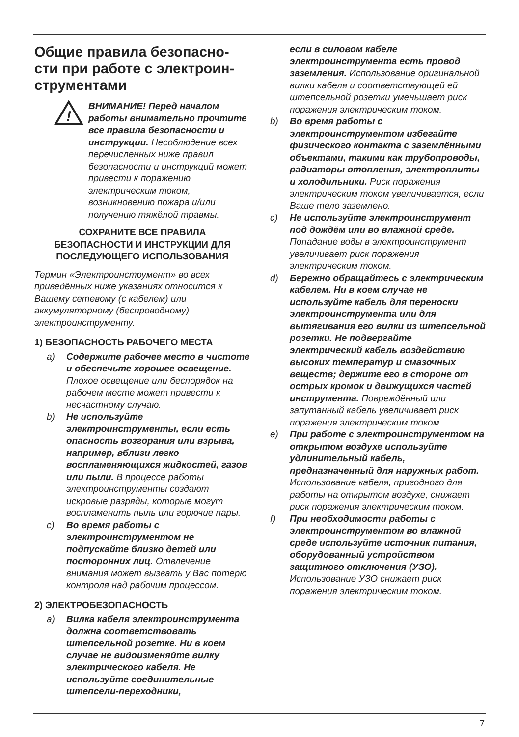Общие правила безопасно-
сти при работе с электроин-
струментами
!
ВНИМАНИЕ! Перед началом работы внимательно прочтите все правила безопасности и инструкции. Несоблюдение всех перечисленных ниже правил безопасности и инструкций может привести к поражению электрическим током, возникновению пожара и/или получению тяжёлой травмы.
СОХРАНИТЕ ВСЕ ПРАВИЛА
БЕЗОПАСНОСТИ И ИНСТРУКЦИИ ДЛЯ
ПОСЛЕДУЮЩЕГО ИСПОЛЬЗОВАНИЯ
Термин «Электроинструмент» во всех приведённых ниже указаниях относится к Вашему сетевому (с кабелем) или аккумуляторному (беспроводному) электроинструменту.
1) БЕЗОПАСНОСТЬ РАБОЧЕГО МЕСТА
a) Содержите рабочее место в чистоте и обеспечьте хорошее освещение. Плохое освещение или беспорядок на рабочем месте может привести к несчастному случаю.
b) Не используйте электроинструменты, если есть опасность возгорания или взрыва, например, вблизи легко воспламеняющихся жидкостей, газов или пыли. В процессе работы электроинструменты создают искровые разряды, которые могут воспламенить пыль или горючие пары.
c) Во время работы с электроинструментом не подпускайте близко детей или посторонних лиц. Отвлечение внимания может вызвать у Вас потерю контроля над рабочим процессом.
2) ЭЛЕКТРОБЕЗОПАСНОСТЬ
a) Вилка кабеля электроинструмента должна соответствовать штепсельной розетке. Ни в коем случае не видоизменяйте вилку электрического кабеля. Не используйте соединительные штепсели-переходники,
если в силовом кабеле электроинструмента есть провод заземления. Использование оригинальной вилки кабеля и соответствующей ей штепсельной розетки уменьшает риск поражения электрическим током.
b) Во время работы с электроинструментом избегайте физического контакта с заземлёнными объектами, такими как трубопроводы, радиаторы отопления, электроплиты и холодильники. Риск поражения электрическим током увеличивается, если Ваше тело заземлено.
c) Не используйте электроинструмент под дождём или во влажной среде. Попадание воды в электроинструмент увеличивает риск поражения электрическим током.
d) Бережно обращайтесь с электрическим кабелем. Ни в коем случае не используйте кабель для переноски электроинструмента или для вытягивания его вилки из штепсельной розетки. Не подвергайте электрический кабель воздействию высоких температур и смазочных веществ; держите его в стороне от острых кромок и движущихся частей инструмента. Повреждённый или запутанный кабель увеличивает риск поражения электрическим током.
e) При работе с электроинструментом на открытом воздухе используйте удлинительный кабель, предназначенный для наружных работ. Использование кабеля, пригодного для работы на открытом воздухе, снижает риск поражения электрическим током.
f) При необходимости работы с электроинструментом во влажной среде используйте источник питания, оборудованный устройством защитного отключения (УЗО). Использование УЗО снижает риск поражения электрическим током.
7